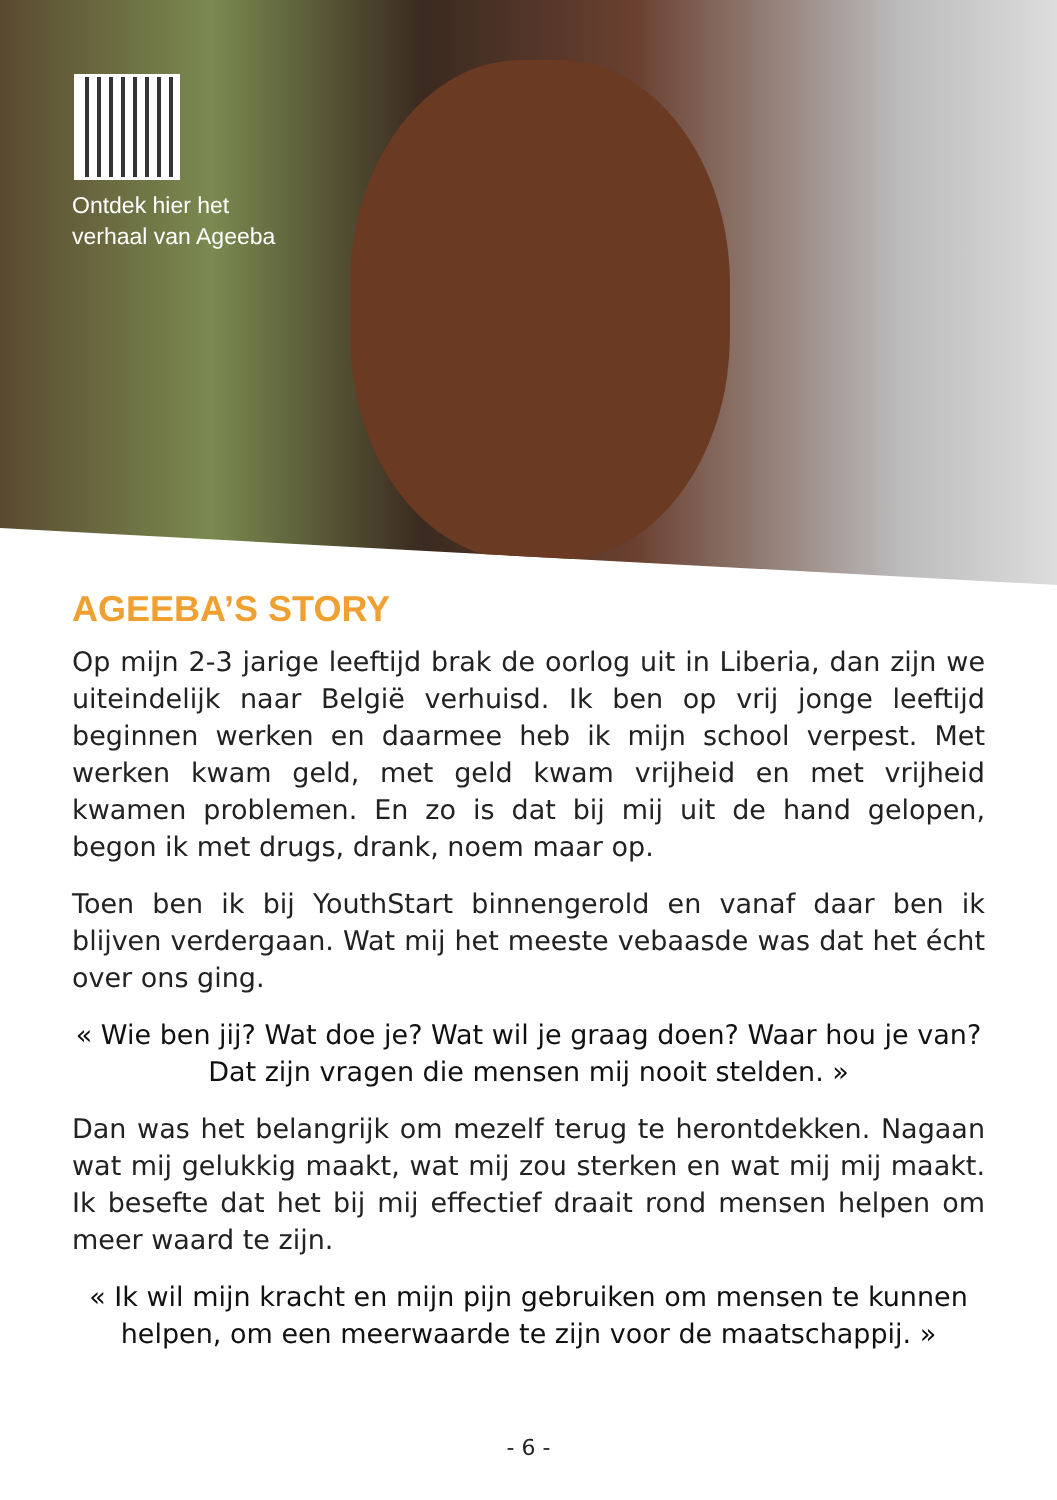Ontdek hier het
verhaal van Ageeba
AGEEBA’S STORY
Op mijn 2-3 jarige leeftijd brak de oorlog uit in Liberia, dan zijn we uiteindelijk naar België verhuisd. Ik ben op vrij jonge leeftijd beginnen werken en daarmee heb ik mijn school verpest. Met werken kwam geld, met geld kwam vrijheid en met vrijheid kwamen problemen. En zo is dat bij mij uit de hand gelopen, begon ik met drugs, drank, noem maar op.
Toen ben ik bij YouthStart binnengerold en vanaf daar ben ik blijven verdergaan. Wat mij het meeste vebaasde was dat het écht over ons ging.
« Wie ben jij? Wat doe je? Wat wil je graag doen? Waar hou je van? Dat zijn vragen die mensen mij nooit stelden. »
Dan was het belangrijk om mezelf terug te herontdekken. Nagaan wat mij gelukkig maakt, wat mij zou sterken en wat mij mij maakt. Ik besefte dat het bij mij effectief draait rond mensen helpen om meer waard te zijn.
« Ik wil mijn kracht en mijn pijn gebruiken om mensen te kunnen helpen, om een meerwaarde te zijn voor de maatschappij. »
- 6 -